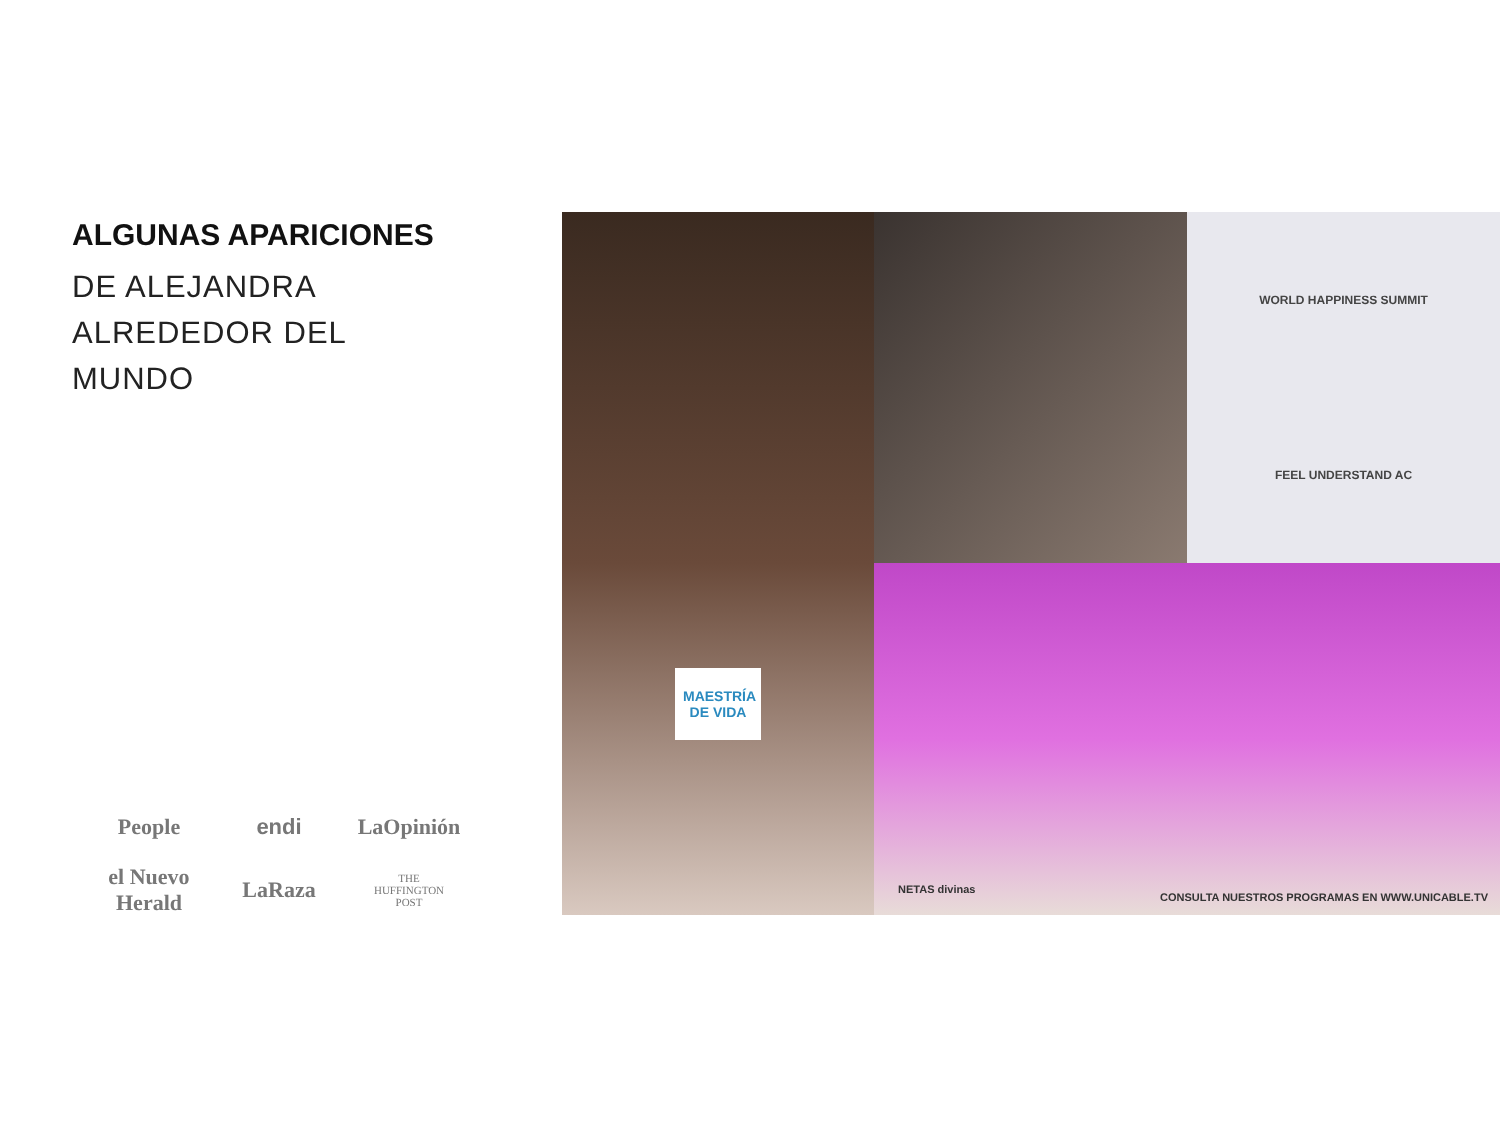ALGUNAS APARICIONES
DE ALEJANDRA
ALREDEDOR DEL
MUNDO
People
endi
LaOpinión
el Nuevo Herald
LaRaza
THE
HUFFINGTON
POST
MAESTRÍA DE VIDA
WORLD HAPPINESS SUMMIT
FEEL UNDERSTAND AC
NETAS divinas
CONSULTA NUESTROS PROGRAMAS EN WWW.UNICABLE.TV